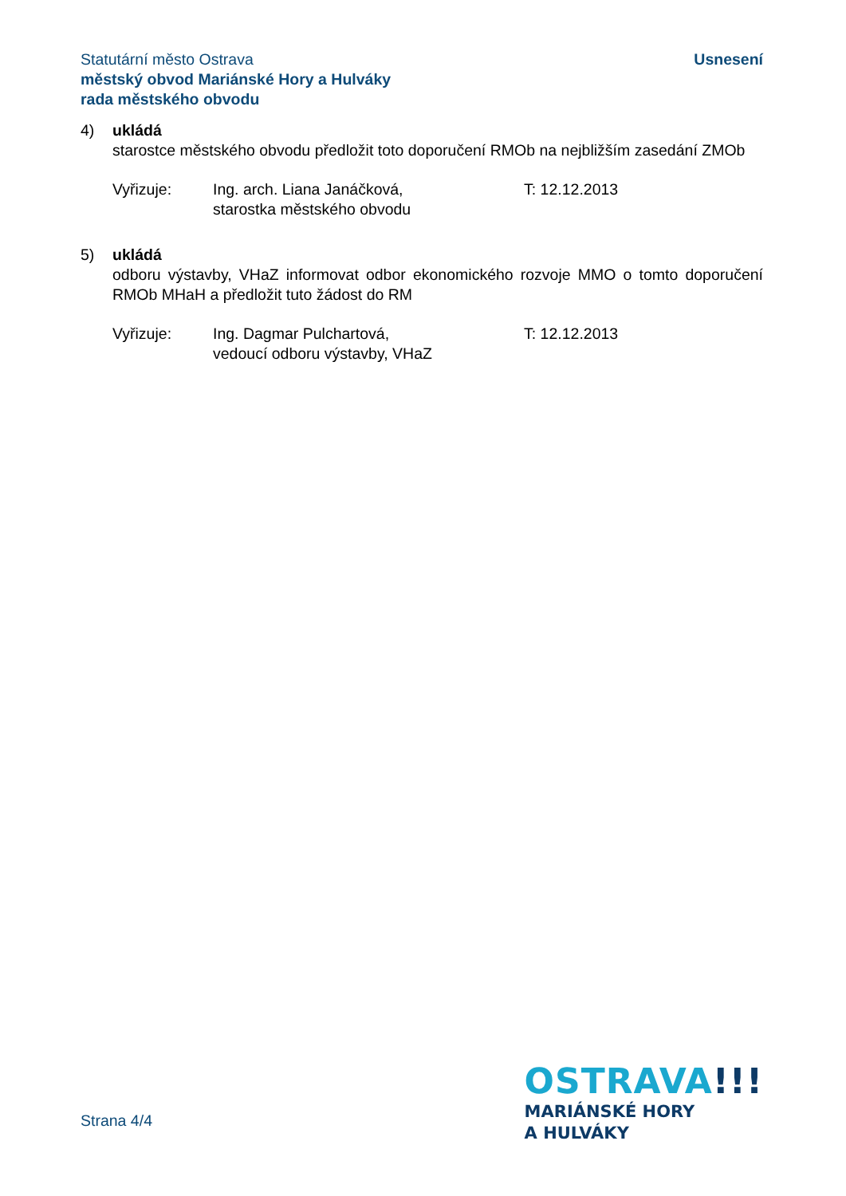Statutární město Ostrava
městský obvod Mariánské Hory a Hulváky
rada městského obvodu
Usnesení
4) ukládá
starostce městského obvodu předložit toto doporučení RMOb na nejbližším zasedání ZMOb
Vyřizuje: Ing. arch. Liana Janáčková,
starostka městského obvodu
T: 12.12.2013
5) ukládá
odboru výstavby, VHaZ informovat odbor ekonomického rozvoje MMO o tomto doporučení RMOb MHaH a předložit tuto žádost do RM
Vyřizuje: Ing. Dagmar Pulchartová,
vedoucí odboru výstavby, VHaZ
T: 12.12.2013
Strana 4/4
OSTRAVA!!!
MARIÁNSKÉ HORY
A HULVÁKY